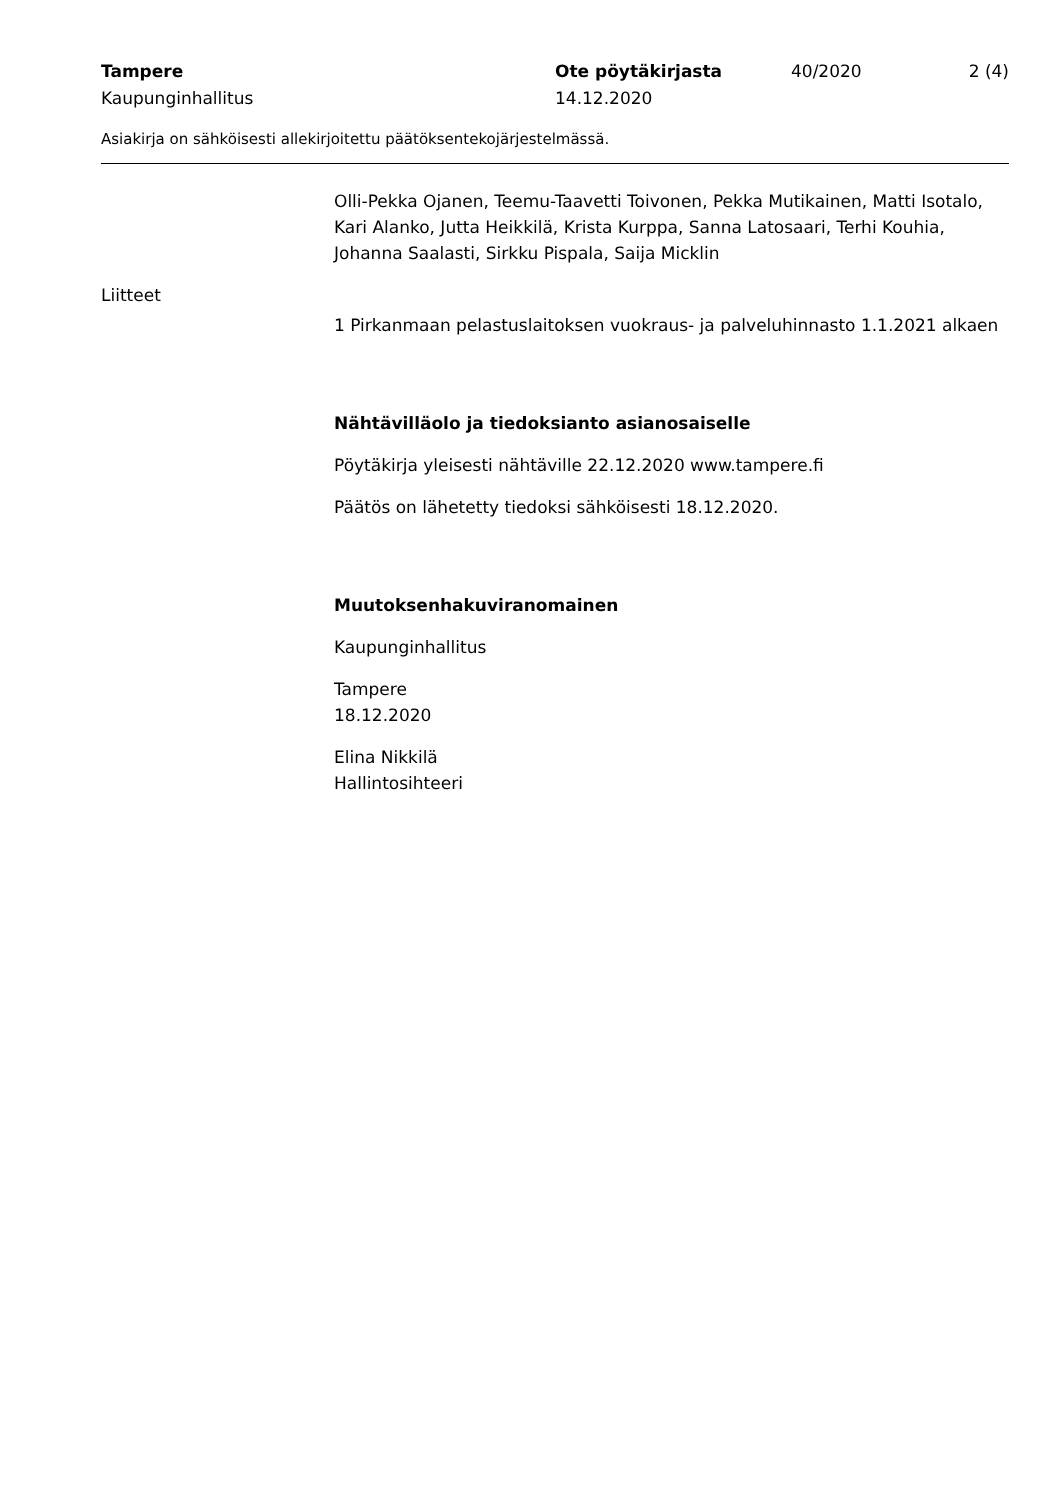Tampere Ote pöytäkirjasta 40/2020 2 (4)
Kaupunginhallitus 14.12.2020
Asiakirja on sähköisesti allekirjoitettu päätöksentekojärjestelmässä.
Olli-Pekka Ojanen, Teemu-Taavetti Toivonen, Pekka Mutikainen, Matti Isotalo, Kari Alanko, Jutta Heikkilä, Krista Kurppa, Sanna Latosaari, Terhi Kouhia, Johanna Saalasti, Sirkku Pispala, Saija Micklin
Liitteet
1 Pirkanmaan pelastuslaitoksen vuokraus- ja palveluhinnasto 1.1.2021 alkaen
Nähtävilläolo ja tiedoksianto asianosaiselle
Pöytäkirja yleisesti nähtäville 22.12.2020 www.tampere.fi
Päätös on lähetetty tiedoksi sähköisesti 18.12.2020.
Muutoksenhakuviranomainen
Kaupunginhallitus
Tampere
18.12.2020
Elina Nikkilä
Hallintosihteeri